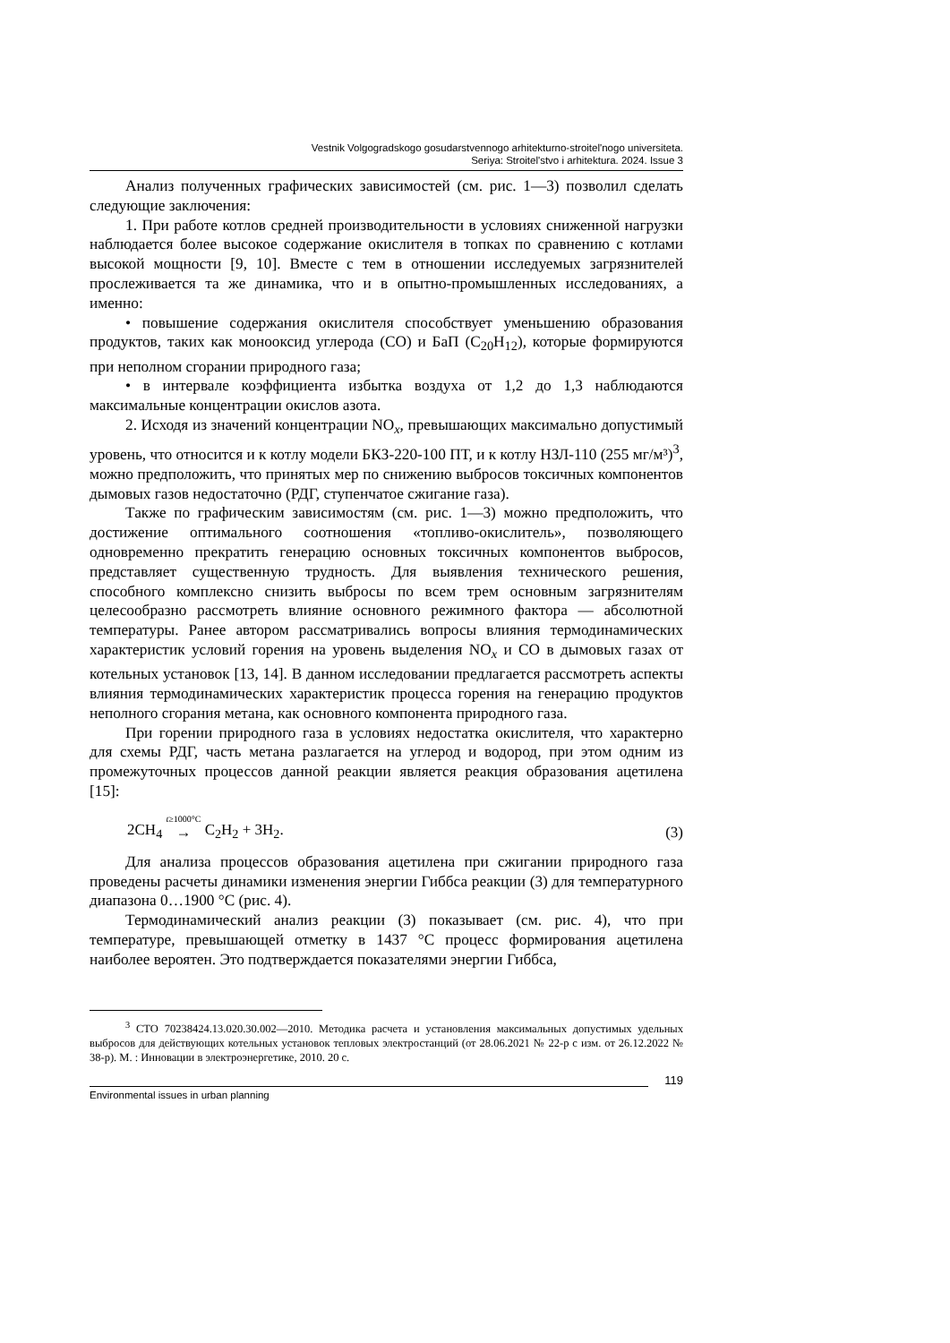Vestnik Volgogradskogo gosudarstvennogo arhitekturno-stroitel'nogo universiteta.
Seriya: Stroitel'stvo i arhitektura. 2024. Issue 3
Анализ полученных графических зависимостей (см. рис. 1—3) позволил сделать следующие заключения:
1. При работе котлов средней производительности в условиях сниженной нагрузки наблюдается более высокое содержание окислителя в топках по сравнению с котлами высокой мощности [9, 10]. Вместе с тем в отношении исследуемых загрязнителей прослеживается та же динамика, что и в опытно-промышленных исследованиях, а именно:
• повышение содержания окислителя способствует уменьшению образования продуктов, таких как монооксид углерода (CO) и БаП (C<sub>20</sub>H<sub>12</sub>), которые формируются при неполном сгорании природного газа;
• в интервале коэффициента избытка воздуха от 1,2 до 1,3 наблюдаются максимальные концентрации окислов азота.
2. Исходя из значений концентрации NO<sub>x</sub>, превышающих максимально допустимый уровень, что относится и к котлу модели БКЗ-220-100 ПТ, и к котлу НЗЛ-110 (255 мг/м³)<sup>3</sup>, можно предположить, что принятых мер по снижению выбросов токсичных компонентов дымовых газов недостаточно (РДГ, ступенчатое сжигание газа).
Также по графическим зависимостям (см. рис. 1—3) можно предположить, что достижение оптимального соотношения «топливо-окислитель», позволяющего одновременно прекратить генерацию основных токсичных компонентов выбросов, представляет существенную трудность. Для выявления технического решения, способного комплексно снизить выбросы по всем трем основным загрязнителям целесообразно рассмотреть влияние основного режимного фактора — абсолютной температуры. Ранее автором рассматривались вопросы влияния термодинамических характеристик условий горения на уровень выделения NO<sub>x</sub> и CO в дымовых газах от котельных установок [13, 14]. В данном исследовании предлагается рассмотреть аспекты влияния термодинамических характеристик процесса горения на генерацию продуктов неполного сгорания метана, как основного компонента природного газа.
При горении природного газа в условиях недостатка окислителя, что характерно для схемы РДГ, часть метана разлагается на углерод и водород, при этом одним из промежуточных процессов данной реакции является реакция образования ацетилена [15]:
2CH<sub>4</sub> t≥1000°C → C<sub>2</sub>H<sub>2</sub> + 3H<sub>2</sub>. (3)
Для анализа процессов образования ацетилена при сжигании природного газа проведены расчеты динамики изменения энергии Гиббса реакции (3) для температурного диапазона 0…1900 °C (рис. 4).
Термодинамический анализ реакции (3) показывает (см. рис. 4), что при температуре, превышающей отметку в 1437 °C процесс формирования ацетилена наиболее вероятен. Это подтверждается показателями энергии Гиббса,
<sup>3</sup> СТО 70238424.13.020.30.002—2010. Методика расчета и установления максимальных допустимых удельных выбросов для действующих котельных установок тепловых электростанций (от 28.06.2021 № 22-р с изм. от 26.12.2022 № 38-р). М. : Инновации в электроэнергетике, 2010. 20 с.
119
Environmental issues in urban planning